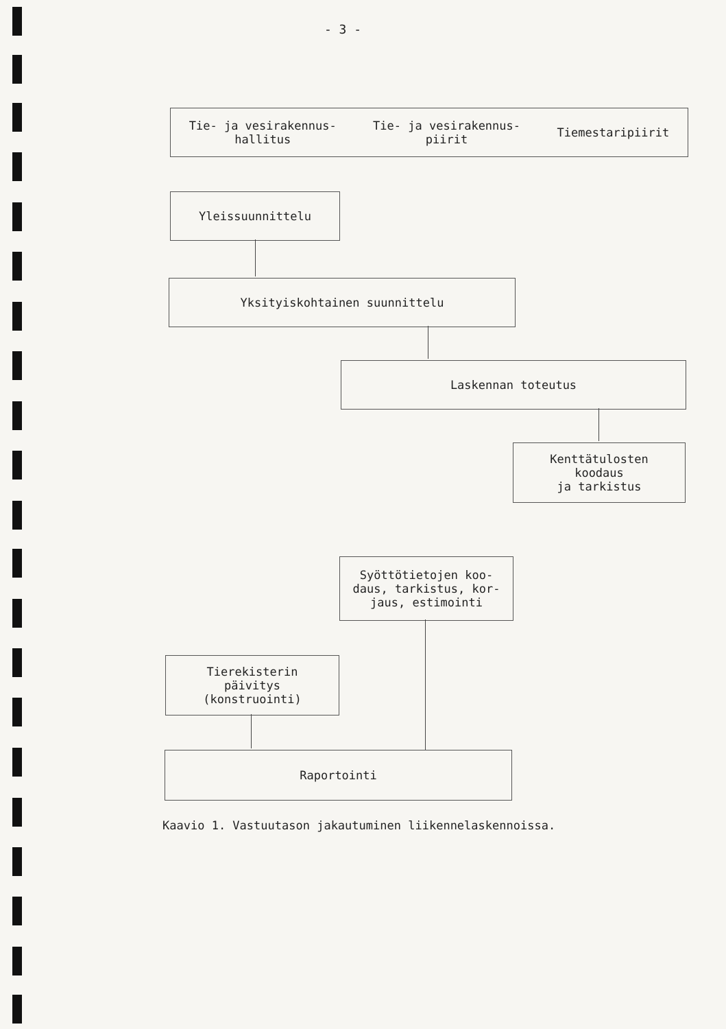- 3 -
Tie- ja vesirakennus-
hallitus Tie- ja vesirakennus-
piirit Tiemestaripiirit
Yleissuunnittelu
Yksityiskohtainen suunnittelu
Laskennan toteutus
Kenttätulosten
koodaus
ja tarkistus
Syöttötietojen koo-
daus, tarkistus, kor-
jaus, estimointi
Tierekisterin
päivitys
(konstruointi)
Raportointi
Kaavio 1. Vastuutason jakautuminen liikennelaskennoissa.